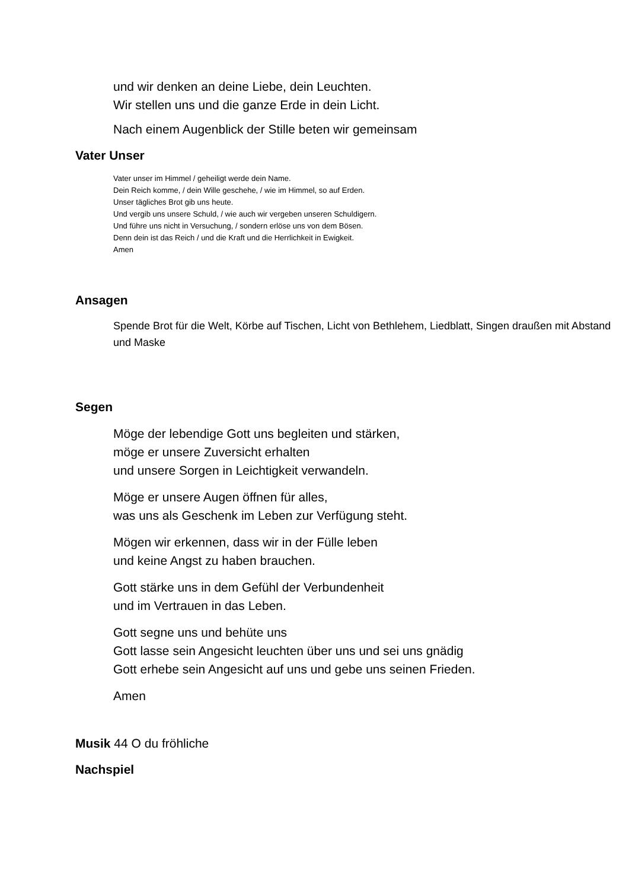und wir denken an deine Liebe, dein Leuchten.
Wir stellen uns und die ganze Erde in dein Licht.
Nach einem Augenblick der Stille beten wir gemeinsam
Vater Unser
Vater unser im Himmel / geheiligt werde dein Name.
Dein Reich komme, / dein Wille geschehe, / wie im Himmel, so auf Erden.
Unser tägliches Brot gib uns heute.
Und vergib uns unsere Schuld, / wie auch wir vergeben unseren Schuldigern.
Und führe uns nicht in Versuchung, / sondern erlöse uns von dem Bösen.
Denn dein ist das Reich / und die Kraft und die Herrlichkeit in Ewigkeit.
Amen
Ansagen
Spende Brot für die Welt, Körbe auf Tischen, Licht von Bethlehem, Liedblatt, Singen draußen mit Abstand und Maske
Segen
Möge der lebendige Gott uns begleiten und stärken,
möge er unsere Zuversicht erhalten
und unsere Sorgen in Leichtigkeit verwandeln.
Möge er unsere Augen öffnen für alles,
was uns als Geschenk im Leben zur Verfügung steht.
Mögen wir erkennen, dass wir in der Fülle leben
und keine Angst zu haben brauchen.
Gott stärke uns in dem Gefühl der Verbundenheit
und im Vertrauen in das Leben.
Gott segne uns und behüte uns
Gott lasse sein Angesicht leuchten über uns und sei uns gnädig
Gott erhebe sein Angesicht auf uns und gebe uns seinen Frieden.
Amen
Musik 44 O du fröhliche
Nachspiel